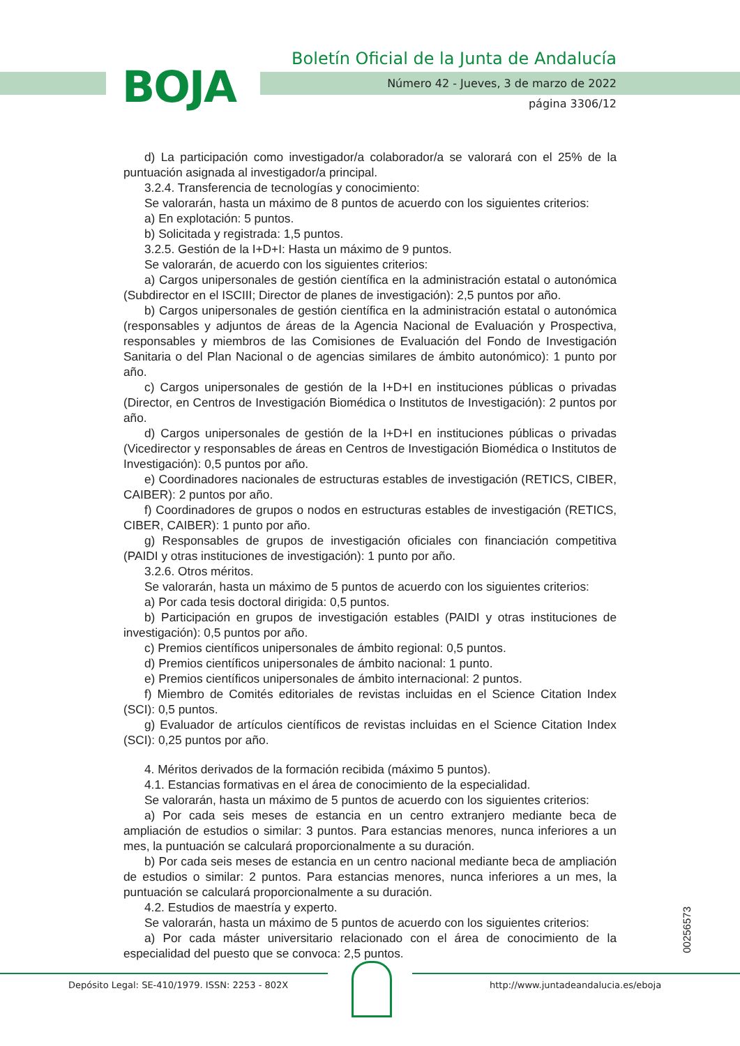BOJA
Boletín Oficial de la Junta de Andalucía
Número 42 - Jueves, 3 de marzo de 2022
página 3306/12
d) La participación como investigador/a colaborador/a se valorará con el 25% de la puntuación asignada al investigador/a principal.
3.2.4. Transferencia de tecnologías y conocimiento:
Se valorarán, hasta un máximo de 8 puntos de acuerdo con los siguientes criterios:
a) En explotación: 5 puntos.
b) Solicitada y registrada: 1,5 puntos.
3.2.5. Gestión de la I+D+I: Hasta un máximo de 9 puntos.
Se valorarán, de acuerdo con los siguientes criterios:
a) Cargos unipersonales de gestión científica en la administración estatal o autonómica (Subdirector en el ISCIII; Director de planes de investigación): 2,5 puntos por año.
b) Cargos unipersonales de gestión científica en la administración estatal o autonómica (responsables y adjuntos de áreas de la Agencia Nacional de Evaluación y Prospectiva, responsables y miembros de las Comisiones de Evaluación del Fondo de Investigación Sanitaria o del Plan Nacional o de agencias similares de ámbito autonómico): 1 punto por año.
c) Cargos unipersonales de gestión de la I+D+I en instituciones públicas o privadas (Director, en Centros de Investigación Biomédica o Institutos de Investigación): 2 puntos por año.
d) Cargos unipersonales de gestión de la I+D+I en instituciones públicas o privadas (Vicedirector y responsables de áreas en Centros de Investigación Biomédica o Institutos de Investigación): 0,5 puntos por año.
e) Coordinadores nacionales de estructuras estables de investigación (RETICS, CIBER, CAIBER): 2 puntos por año.
f) Coordinadores de grupos o nodos en estructuras estables de investigación (RETICS, CIBER, CAIBER): 1 punto por año.
g) Responsables de grupos de investigación oficiales con financiación competitiva (PAIDI y otras instituciones de investigación): 1 punto por año.
3.2.6. Otros méritos.
Se valorarán, hasta un máximo de 5 puntos de acuerdo con los siguientes criterios:
a) Por cada tesis doctoral dirigida: 0,5 puntos.
b) Participación en grupos de investigación estables (PAIDI y otras instituciones de investigación): 0,5 puntos por año.
c) Premios científicos unipersonales de ámbito regional: 0,5 puntos.
d) Premios científicos unipersonales de ámbito nacional: 1 punto.
e) Premios científicos unipersonales de ámbito internacional: 2 puntos.
f) Miembro de Comités editoriales de revistas incluidas en el Science Citation Index (SCI): 0,5 puntos.
g) Evaluador de artículos científicos de revistas incluidas en el Science Citation Index (SCI): 0,25 puntos por año.
4. Méritos derivados de la formación recibida (máximo 5 puntos).
4.1. Estancias formativas en el área de conocimiento de la especialidad.
Se valorarán, hasta un máximo de 5 puntos de acuerdo con los siguientes criterios:
a) Por cada seis meses de estancia en un centro extranjero mediante beca de ampliación de estudios o similar: 3 puntos. Para estancias menores, nunca inferiores a un mes, la puntuación se calculará proporcionalmente a su duración.
b) Por cada seis meses de estancia en un centro nacional mediante beca de ampliación de estudios o similar: 2 puntos. Para estancias menores, nunca inferiores a un mes, la puntuación se calculará proporcionalmente a su duración.
4.2. Estudios de maestría y experto.
Se valorarán, hasta un máximo de 5 puntos de acuerdo con los siguientes criterios:
a) Por cada máster universitario relacionado con el área de conocimiento de la especialidad del puesto que se convoca: 2,5 puntos.
00256573
Depósito Legal: SE-410/1979. ISSN: 2253 - 802X http://www.juntadeandalucia.es/eboja